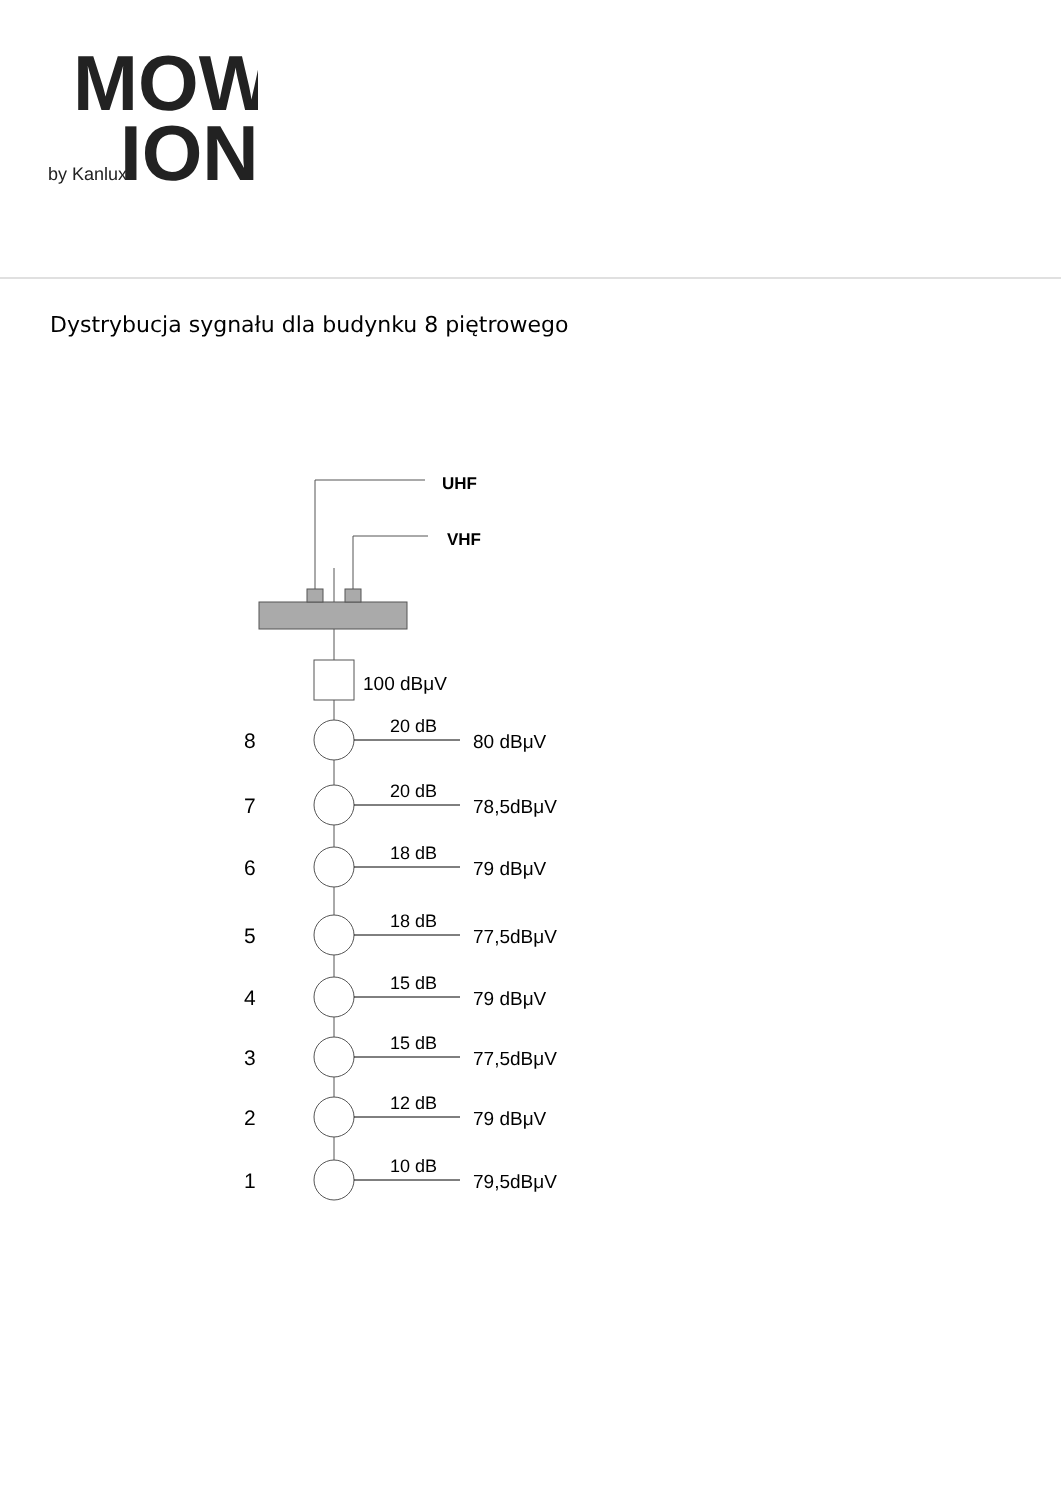MOW
by Kanlux
ION
Dystrybucja sygnału dla budynku 8 piętrowego
UHF
VHF
100 dBμV
8
20 dB
80 dBμV
7
20 dB
78,5dBμV
6
18 dB
79 dBμV
5
18 dB
77,5dBμV
4
15 dB
79 dBμV
3
15 dB
77,5dBμV
2
12 dB
79 dBμV
1
10 dB
79,5dBμV